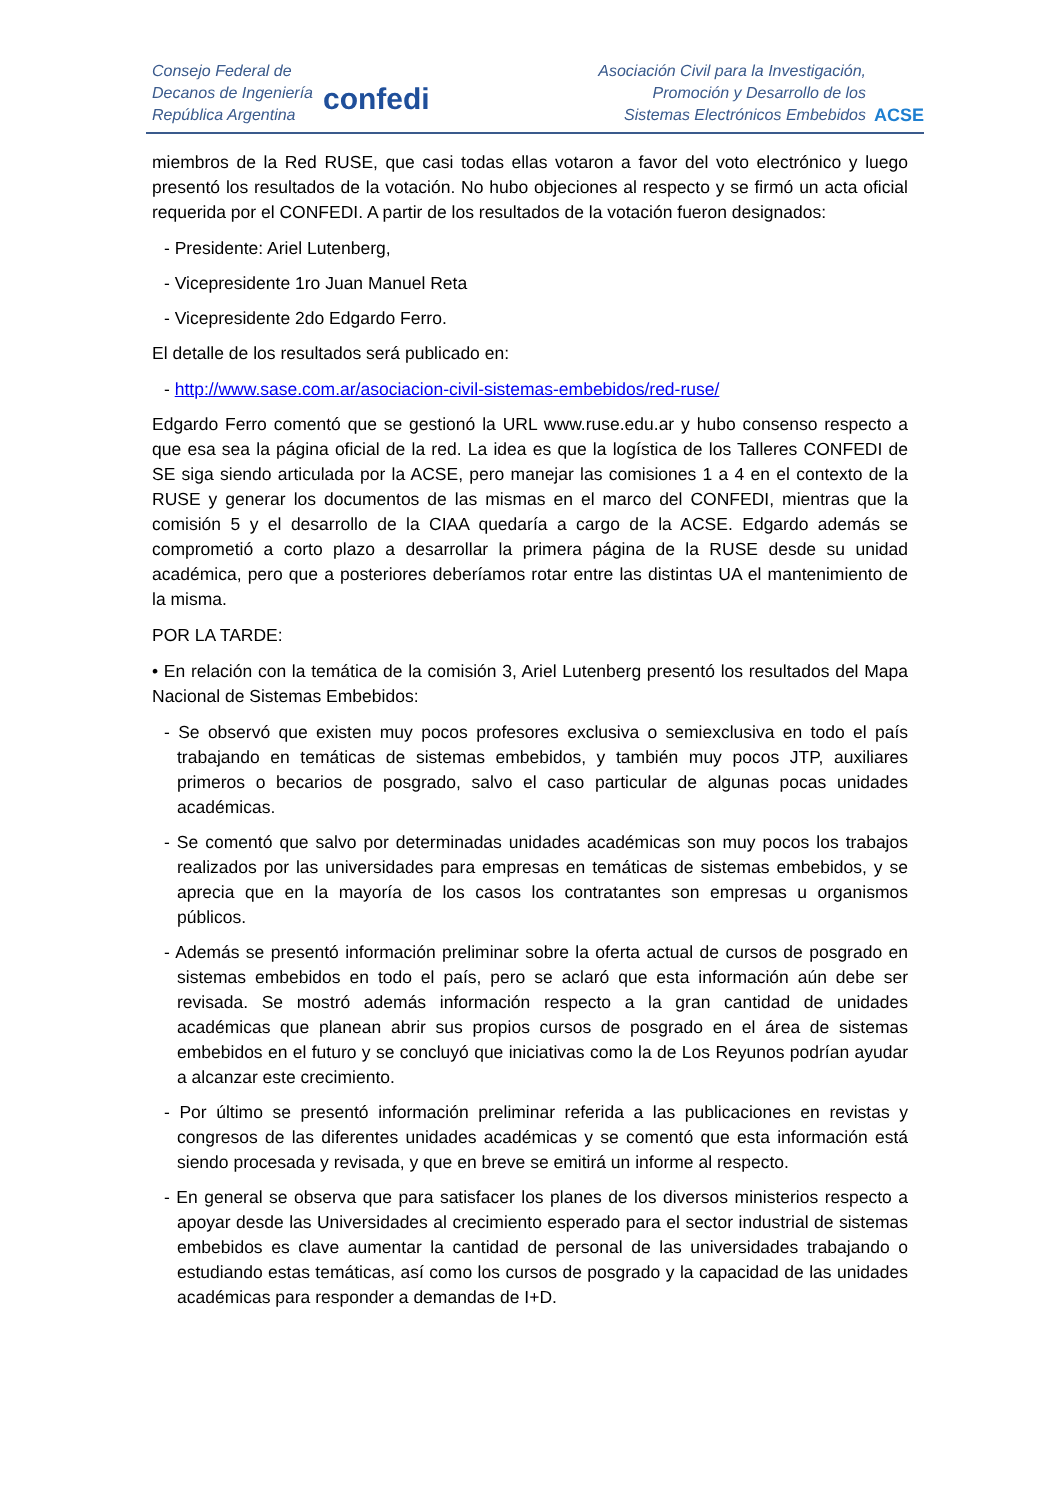Consejo Federal de
Decanos de Ingeniería
República Argentina
confedi
Asociación Civil para la Investigación,
Promoción y Desarrollo de los
Sistemas Electrónicos Embebidos
ACSE
miembros de la Red RUSE, que casi todas ellas votaron a favor del voto electrónico y luego presentó los resultados de la votación. No hubo objeciones al respecto y se firmó un acta oficial requerida por el CONFEDI. A partir de los resultados de la votación fueron designados:
- Presidente: Ariel Lutenberg,
- Vicepresidente 1ro Juan Manuel Reta
- Vicepresidente 2do Edgardo Ferro.
El detalle de los resultados será publicado en:
- http://www.sase.com.ar/asociacion-civil-sistemas-embebidos/red-ruse/
Edgardo Ferro comentó que se gestionó la URL www.ruse.edu.ar y hubo consenso respecto a que esa sea la página oficial de la red. La idea es que la logística de los Talleres CONFEDI de SE siga siendo articulada por la ACSE, pero manejar las comisiones 1 a 4 en el contexto de la RUSE y generar los documentos de las mismas en el marco del CONFEDI, mientras que la comisión 5 y el desarrollo de la CIAA quedaría a cargo de la ACSE. Edgardo además se comprometió a corto plazo a desarrollar la primera página de la RUSE desde su unidad académica, pero que a posteriores deberíamos rotar entre las distintas UA el mantenimiento de la misma.
POR LA TARDE:
• En relación con la temática de la comisión 3, Ariel Lutenberg presentó los resultados del Mapa Nacional de Sistemas Embebidos:
- Se observó que existen muy pocos profesores exclusiva o semiexclusiva en todo el país trabajando en temáticas de sistemas embebidos, y también muy pocos JTP, auxiliares primeros o becarios de posgrado, salvo el caso particular de algunas pocas unidades académicas.
- Se comentó que salvo por determinadas unidades académicas son muy pocos los trabajos realizados por las universidades para empresas en temáticas de sistemas embebidos, y se aprecia que en la mayoría de los casos los contratantes son empresas u organismos públicos.
- Además se presentó información preliminar sobre la oferta actual de cursos de posgrado en sistemas embebidos en todo el país, pero se aclaró que esta información aún debe ser revisada. Se mostró además información respecto a la gran cantidad de unidades académicas que planean abrir sus propios cursos de posgrado en el área de sistemas embebidos en el futuro y se concluyó que iniciativas como la de Los Reyunos podrían ayudar a alcanzar este crecimiento.
- Por último se presentó información preliminar referida a las publicaciones en revistas y congresos de las diferentes unidades académicas y se comentó que esta información está siendo procesada y revisada, y que en breve se emitirá un informe al respecto.
- En general se observa que para satisfacer los planes de los diversos ministerios respecto a apoyar desde las Universidades al crecimiento esperado para el sector industrial de sistemas embebidos es clave aumentar la cantidad de personal de las universidades trabajando o estudiando estas temáticas, así como los cursos de posgrado y la capacidad de las unidades académicas para responder a demandas de I+D.